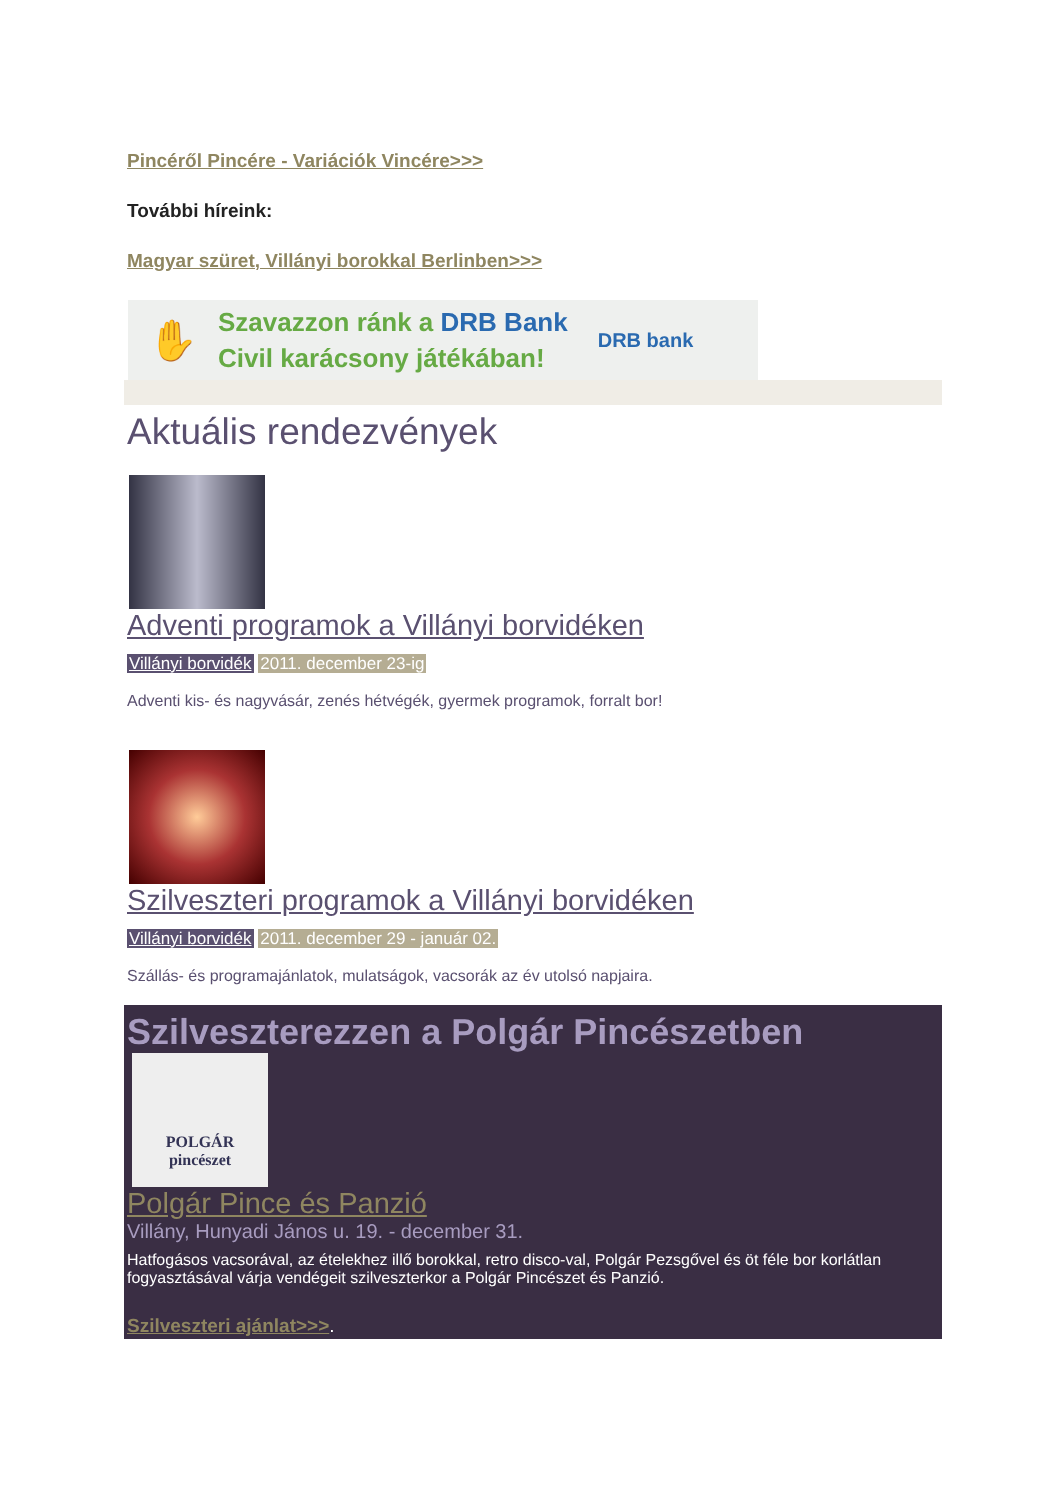Pincéről Pincére - Variációk Vincére>>>
További híreink:
Magyar szüret, Villányi borokkal Berlinben>>>
✋
Szavazzon ránk a DRB Bank
Civil karácsony játékában!
DRB bank
Aktuális rendezvények
Adventi programok a Villányi borvidéken
Villányi borvidék 2011. december 23-ig
Adventi kis- és nagyvásár, zenés hétvégék, gyermek programok, forralt bor!
Szilveszteri programok a Villányi borvidéken
Villányi borvidék 2011. december 29 - január 02.
Szállás- és programajánlatok, mulatságok, vacsorák az év utolsó napjaira.
Szilveszterezzen a Polgár Pincészetben
POLGÁR
pincészet
Polgár Pince és Panzió
Villány, Hunyadi János u. 19. - december 31.
Hatfogásos vacsorával, az ételekhez illő borokkal, retro disco-val, Polgár Pezsgővel és öt féle bor korlátlan fogyasztásával várja vendégeit szilveszterkor a Polgár Pincészet és Panzió.
Szilveszteri ajánlat>>>.